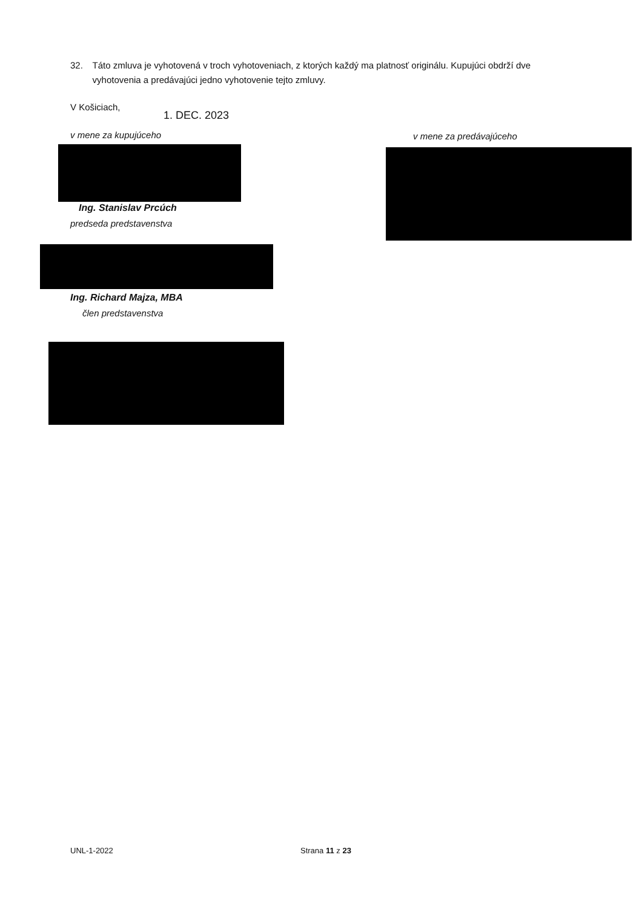32. Táto zmluva je vyhotovená v troch vyhotoveniach, z ktorých každý ma platnosť originálu. Kupujúci obdrží dve vyhotovenia a predávajúci jedno vyhotovenie tejto zmluvy.
V Košiciach,
1. DEC. 2023
v mene za kupujúceho v mene za predávajúceho
Ing. Stanislav Prcúch
predseda predstavenstva
Ing. Richard Majza, MBA
člen predstavenstva
UNL-1-2022 Strana 11 z 23